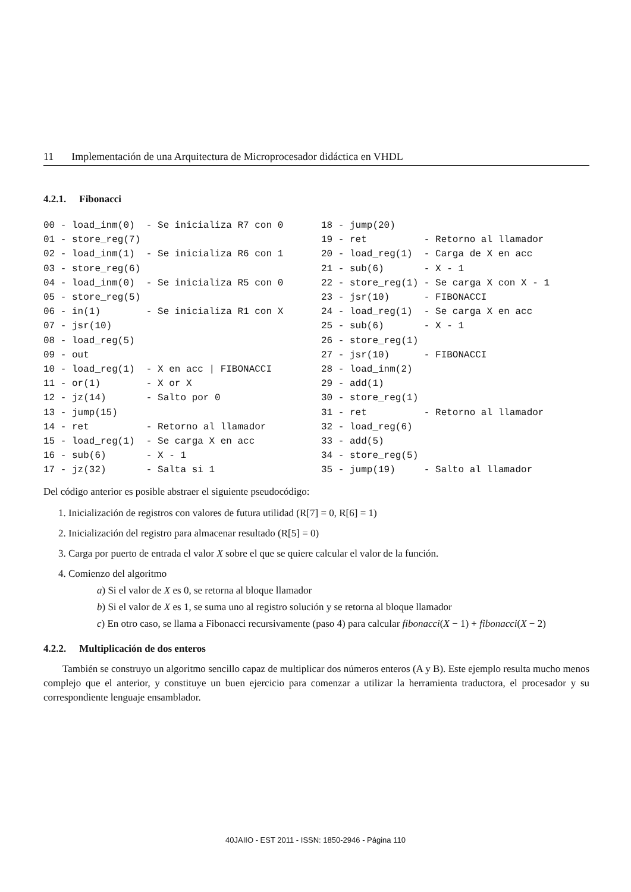11 Implementación de una Arquitectura de Microprocesador didáctica en VHDL
4.2.1. Fibonacci
00 - load_inm(0) - Se inicializa R7 con 0 01 - store_reg(7) 02 - load_inm(1) - Se inicializa R6 con 1 03 - store_reg(6) 04 - load_inm(0) - Se inicializa R5 con 0 05 - store_reg(5) 06 - in(1) - Se inicializa R1 con X 07 - jsr(10) 08 - load_reg(5) 09 - out 10 - load_reg(1) - X en acc | FIBONACCI 11 - or(1) - X or X 12 - jz(14) - Salto por 0 13 - jump(15) 14 - ret - Retorno al llamador 15 - load_reg(1) - Se carga X en acc 16 - sub(6) - X - 1 17 - jz(32) - Salta si 1
18 - jump(20) 19 - ret - Retorno al llamador 20 - load_reg(1) - Carga de X en acc 21 - sub(6) - X - 1 22 - store_reg(1) - Se carga X con X - 1 23 - jsr(10) - FIBONACCI 24 - load_reg(1) - Se carga X en acc 25 - sub(6) - X - 1 26 - store_reg(1) 27 - jsr(10) - FIBONACCI 28 - load_inm(2) 29 - add(1) 30 - store_reg(1) 31 - ret - Retorno al llamador 32 - load_reg(6) 33 - add(5) 34 - store_reg(5) 35 - jump(19) - Salto al llamador
Del código anterior es posible abstraer el siguiente pseudocódigo:
1. Inicialización de registros con valores de futura utilidad (R[7] = 0, R[6] = 1)
2. Inicialización del registro para almacenar resultado (R[5] = 0)
3. Carga por puerto de entrada el valor X sobre el que se quiere calcular el valor de la función.
4. Comienzo del algoritmo
a) Si el valor de X es 0, se retorna al bloque llamador
b) Si el valor de X es 1, se suma uno al registro solución y se retorna al bloque llamador
c) En otro caso, se llama a Fibonacci recursivamente (paso 4) para calcular fibonacci(X − 1) + fibonacci(X − 2)
4.2.2. Multiplicación de dos enteros
También se construyo un algoritmo sencillo capaz de multiplicar dos números enteros (A y B). Este ejemplo resulta mucho menos complejo que el anterior, y constituye un buen ejercicio para comenzar a utilizar la herramienta traductora, el procesador y su correspondiente lenguaje ensamblador.
40JAIIO - EST 2011 - ISSN: 1850-2946 - Página 110